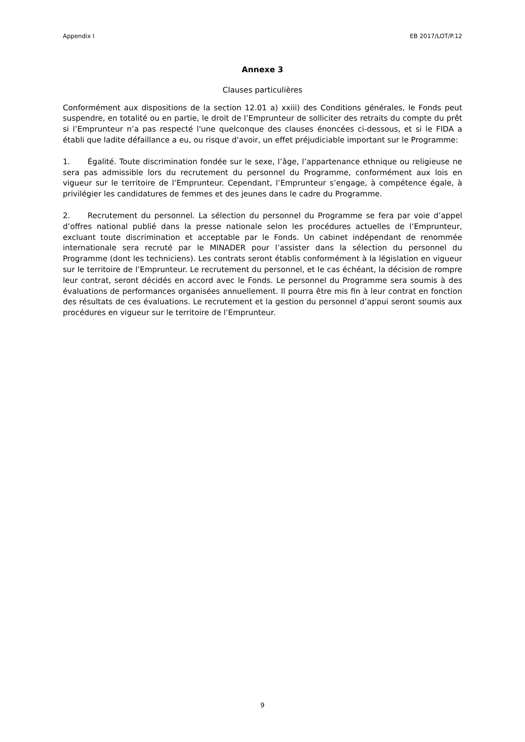Appendix I EB 2017/LOT/P.12
Annexe 3
Clauses particulières
Conformément aux dispositions de la section 12.01 a) xxiii) des Conditions générales, le Fonds peut suspendre, en totalité ou en partie, le droit de l’Emprunteur de solliciter des retraits du compte du prêt si l’Emprunteur n’a pas respecté l'une quelconque des clauses énoncées ci-dessous, et si le FIDA a établi que ladite défaillance a eu, ou risque d'avoir, un effet préjudiciable important sur le Programme:
1. Égalité. Toute discrimination fondée sur le sexe, l’âge, l’appartenance ethnique ou religieuse ne sera pas admissible lors du recrutement du personnel du Programme, conformément aux lois en vigueur sur le territoire de l’Emprunteur. Cependant, l’Emprunteur s’engage, à compétence égale, à privilégier les candidatures de femmes et des jeunes dans le cadre du Programme.
2. Recrutement du personnel. La sélection du personnel du Programme se fera par voie d’appel d’offres national publié dans la presse nationale selon les procédures actuelles de l’Emprunteur, excluant toute discrimination et acceptable par le Fonds. Un cabinet indépendant de renommée internationale sera recruté par le MINADER pour l’assister dans la sélection du personnel du Programme (dont les techniciens). Les contrats seront établis conformément à la législation en vigueur sur le territoire de l’Emprunteur. Le recrutement du personnel, et le cas échéant, la décision de rompre leur contrat, seront décidés en accord avec le Fonds. Le personnel du Programme sera soumis à des évaluations de performances organisées annuellement. Il pourra être mis fin à leur contrat en fonction des résultats de ces évaluations. Le recrutement et la gestion du personnel d’appui seront soumis aux procédures en vigueur sur le territoire de l’Emprunteur.
9